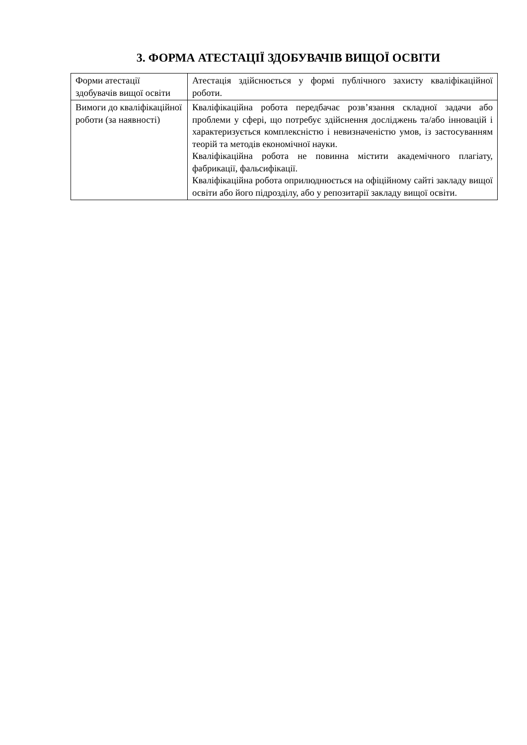3. ФОРМА АТЕСТАЦІЇ ЗДОБУВАЧІВ ВИЩОЇ ОСВІТИ
| Форми атестації здобувачів вищої освіти | Атестація здійснюється у формі публічного захисту кваліфікаційної роботи. |
| Вимоги до кваліфікаційної роботи (за наявності) | Кваліфікаційна робота передбачає розв’язання складної задачи або проблеми у сфері, що потребує здійснення досліджень та/або інновацій і характеризується комплексністю і невизначеністю умов, із застосуванням теорій та методів економічної науки. Кваліфікаційна робота не повинна містити академічного плагіату, фабрикації, фальсифікації. Кваліфікаційна робота оприлюднюється на офіційному сайті закладу вищої освіти або його підрозділу, або у репозитарії закладу вищої освіти. |